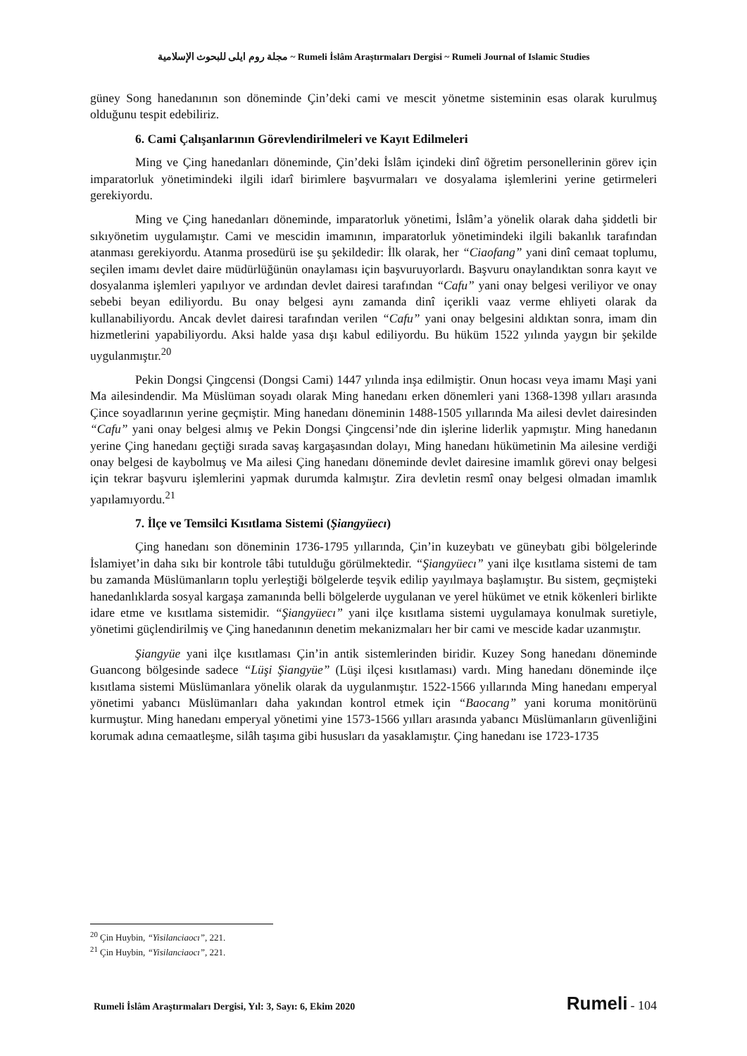مجلة روم ايلى للبحوث الإسلامية ~ Rumeli İslâm Araştırmaları Dergisi ~ Rumeli Journal of Islamic Studies
güney Song hanedanının son döneminde Çin’deki cami ve mescit yönetme sisteminin esas olarak kurulmuş olduğunu tespit edebiliriz.
6. Cami Çalışanlarının Görevlendirilmeleri ve Kayıt Edilmeleri
Ming ve Çing hanedanları döneminde, Çin’deki İslâm içindeki dinî öğretim personellerinin görev için imparatorluk yönetimindeki ilgili idarî birimlere başvurmaları ve dosyalama işlemlerini yerine getirmeleri gerekiyordu.
Ming ve Çing hanedanları döneminde, imparatorluk yönetimi, İslâm’a yönelik olarak daha şiddetli bir sıkıyönetim uygulamıştır. Cami ve mescidin imamının, imparatorluk yönetimindeki ilgili bakanlık tarafından atanması gerekiyordu. Atanma prosedürü ise şu şekildedir: İlk olarak, her “Ciaofang” yani dinî cemaat toplumu, seçilen imamı devlet daire müdürlüğünün onaylaması için başvuruyorlardı. Başvuru onaylandıktan sonra kayıt ve dosyalanma işlemleri yapılıyor ve ardından devlet dairesi tarafından “Cafu” yani onay belgesi veriliyor ve onay sebebi beyan ediliyordu. Bu onay belgesi aynı zamanda dinî içerikli vaaz verme ehliyeti olarak da kullanabiliyordu. Ancak devlet dairesi tarafından verilen “Cafu” yani onay belgesini aldıktan sonra, imam din hizmetlerini yapabiliyordu. Aksi halde yasa dışı kabul ediliyordu. Bu hüküm 1522 yılında yaygın bir şekilde uygulanmıştır.<sup>20</sup>
Pekin Dongsi Çingcensi (Dongsi Cami) 1447 yılında inşa edilmiştir. Onun hocası veya imamı Maşi yani Ma ailesindendir. Ma Müslüman soyadı olarak Ming hanedanı erken dönemleri yani 1368-1398 yılları arasında Çince soyadlarının yerine geçmiştir. Ming hanedanı döneminin 1488-1505 yıllarında Ma ailesi devlet dairesinden “Cafu” yani onay belgesi almış ve Pekin Dongsi Çingcensi’nde din işlerine liderlik yapmıştır. Ming hanedanın yerine Çing hanedanı geçtiği sırada savaş kargaşasından dolayı, Ming hanedanı hükümetinin Ma ailesine verdiği onay belgesi de kaybolmuş ve Ma ailesi Çing hanedanı döneminde devlet dairesine imamlık görevi onay belgesi için tekrar başvuru işlemlerini yapmak durumda kalmıştır. Zira devletin resmî onay belgesi olmadan imamlık yapılamıyordu.<sup>21</sup>
7. İlçe ve Temsilci Kısıtlama Sistemi (Şiangyüecı)
Çing hanedanı son döneminin 1736-1795 yıllarında, Çin’in kuzeybatı ve güneybatı gibi bölgelerinde İslamiyet’in daha sıkı bir kontrole tâbi tutulduğu görülmektedir. “Şiangyüecı” yani ilçe kısıtlama sistemi de tam bu zamanda Müslümanların toplu yerleştiği bölgelerde teşvik edilip yayılmaya başlamıştır. Bu sistem, geçmişteki hanedanlıklarda sosyal kargaşa zamanında belli bölgelerde uygulanan ve yerel hükümet ve etnik kökenleri birlikte idare etme ve kısıtlama sistemidir. “Şiangyüecı” yani ilçe kısıtlama sistemi uygulamaya konulmak suretiyle, yönetimi güçlendirilmiş ve Çing hanedanının denetim mekanizmaları her bir cami ve mescide kadar uzanmıştır.
Şiangyüe yani ilçe kısıtlaması Çin’in antik sistemlerinden biridir. Kuzey Song hanedanı döneminde Guancong bölgesinde sadece “Lüşi Şiangyüe” (Lüşi ilçesi kısıtlaması) vardı. Ming hanedanı döneminde ilçe kısıtlama sistemi Müslümanlara yönelik olarak da uygulanmıştır. 1522-1566 yıllarında Ming hanedanı emperyal yönetimi yabancı Müslümanları daha yakından kontrol etmek için “Baocang” yani koruma monitörünü kurmuştur. Ming hanedanı emperyal yönetimi yine 1573-1566 yılları arasında yabancı Müslümanların güvenliğini korumak adına cemaatleşme, silâh taşıma gibi hususları da yasaklamıştır. Çing hanedanı ise 1723-1735
<sup>20</sup> Çin Huybin, “Yisilanciaocı”, 221.
<sup>21</sup> Çin Huybin, “Yisilanciaocı”, 221.
Rumeli İslâm Araştırmaları Dergisi, Yıl: 3, Sayı: 6, Ekim 2020 Rumeli - 104